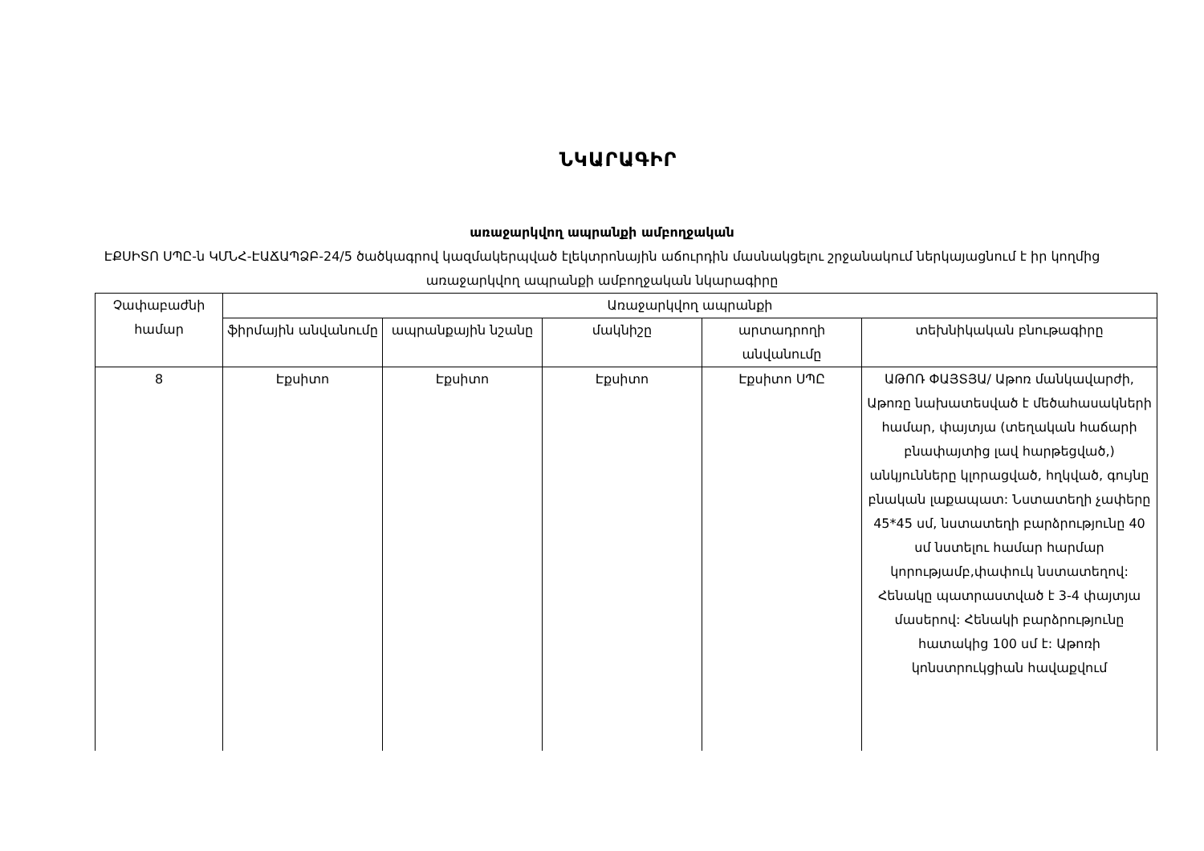ՆԿԱՐԱԳԻՐ
առաջարկվող ապրանքի ամբողջական
ԷՔՍԻՏՈ ՍՊԸ-ն ԿՄՆՀ-ԷԱՃԱՊՁԲ-24/5 ծածկագրով կազմակերպված էլեկտրոնային աճուրդին մասնակցելու շրջանակում ներկայացնում է իր կողմից առաջարկվող ապրանքի ամբողջական նկարագիրը
| Չափաբաժնի համար | Առաջարկվող ապրանքի | | | | |
| --- | --- | --- | --- | --- | --- |
| | ֆիրմային անվանումը | ապրանքային նշանը | մակնիշը | արտադրողի անվանումը | տեխնիկական բնութագիրը |
| 8 | Էքսիտո | Էքսիտո | Էքսիտո | Էքսիտո ՍՊԸ | ԱԹՈՌ ՓԱՅՏՅԱ/ Աթոռ մանկավարժի, Աթոռը նախատեսված է մեծահասակների համար, փայտյա (տեղական հաճարի բնափայտից լավ հարթեցված,) անկյունները կլորացված, հղկված, գույնը բնական լաքապատ: Նստատեղի չափերը 45*45 սմ, նստատեղի բարձրությունը 40 սմ նստելու համար հարմար կորությամբ,փափուկ նստատեղով: Հենակը պատրաստված է 3-4 փայտյա մասերով: Հենակի բարձրությունը հատակից 100 սմ է: Աթոռի կոնստրուկցիան հավաքվում |